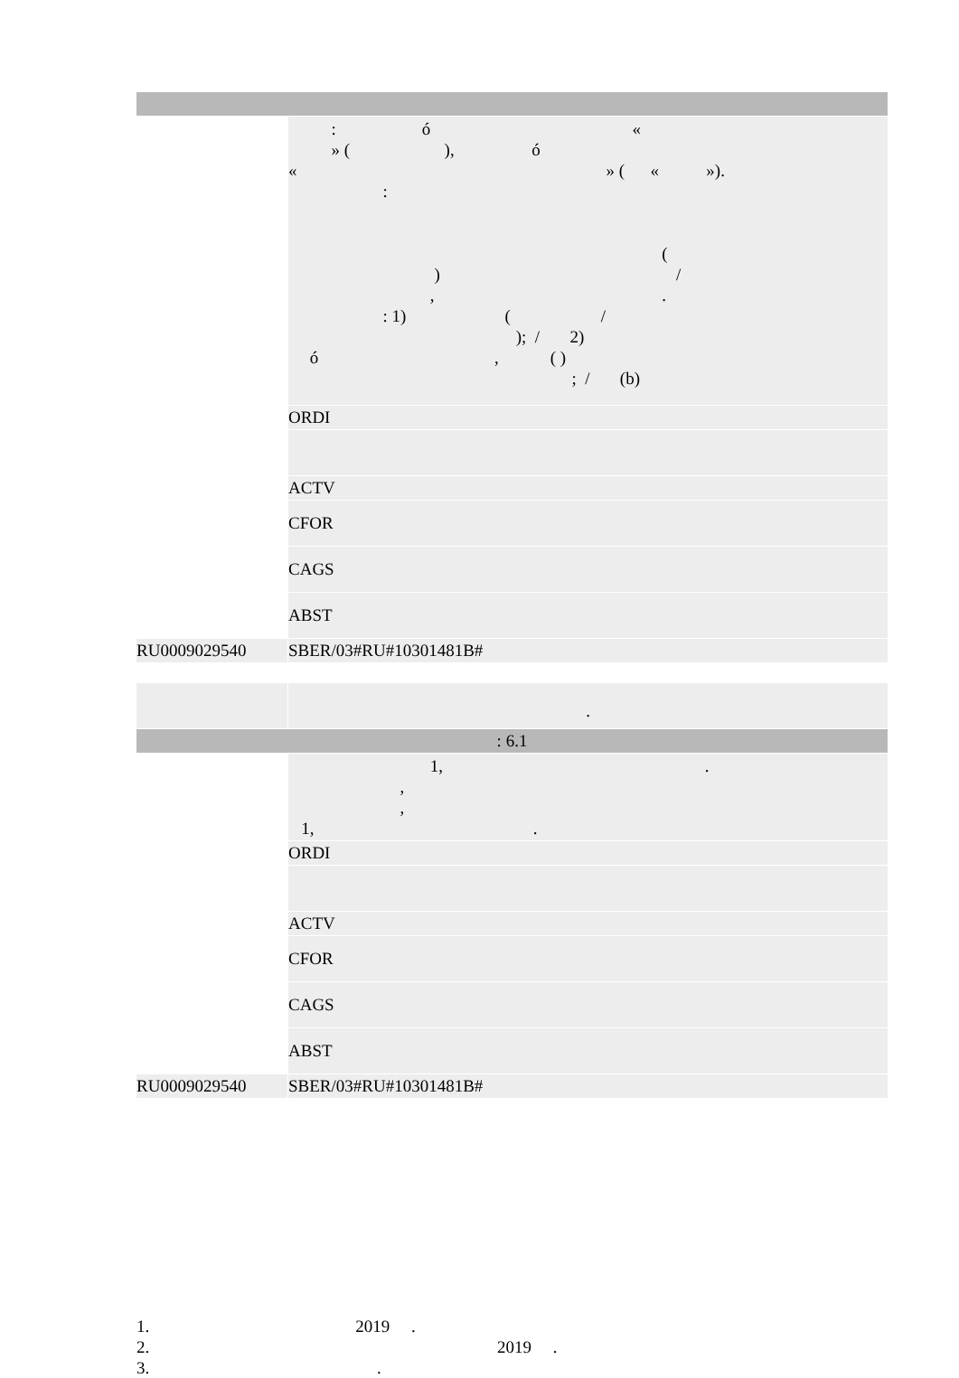| | : ó « » ( ), ó « » ( « »). : ( ) / , . : 1) ( / ); / 2) ó , ( ) ; / (b) |
| | ORDI |
| | ACTV |
| | CFOR |
| | CAGS |
| | ABST |
| RU0009029540 | SBER/03#RU#10301481B# |
| | . |
| : 6.1 | |
| | 1, . , , 1, . |
| | ORDI |
| | ACTV |
| | CFOR |
| | CAGS |
| | ABST |
| RU0009029540 | SBER/03#RU#10301481B# |
1.                                                2019     .
2.                                                                                 2019     .
3.                                                     .